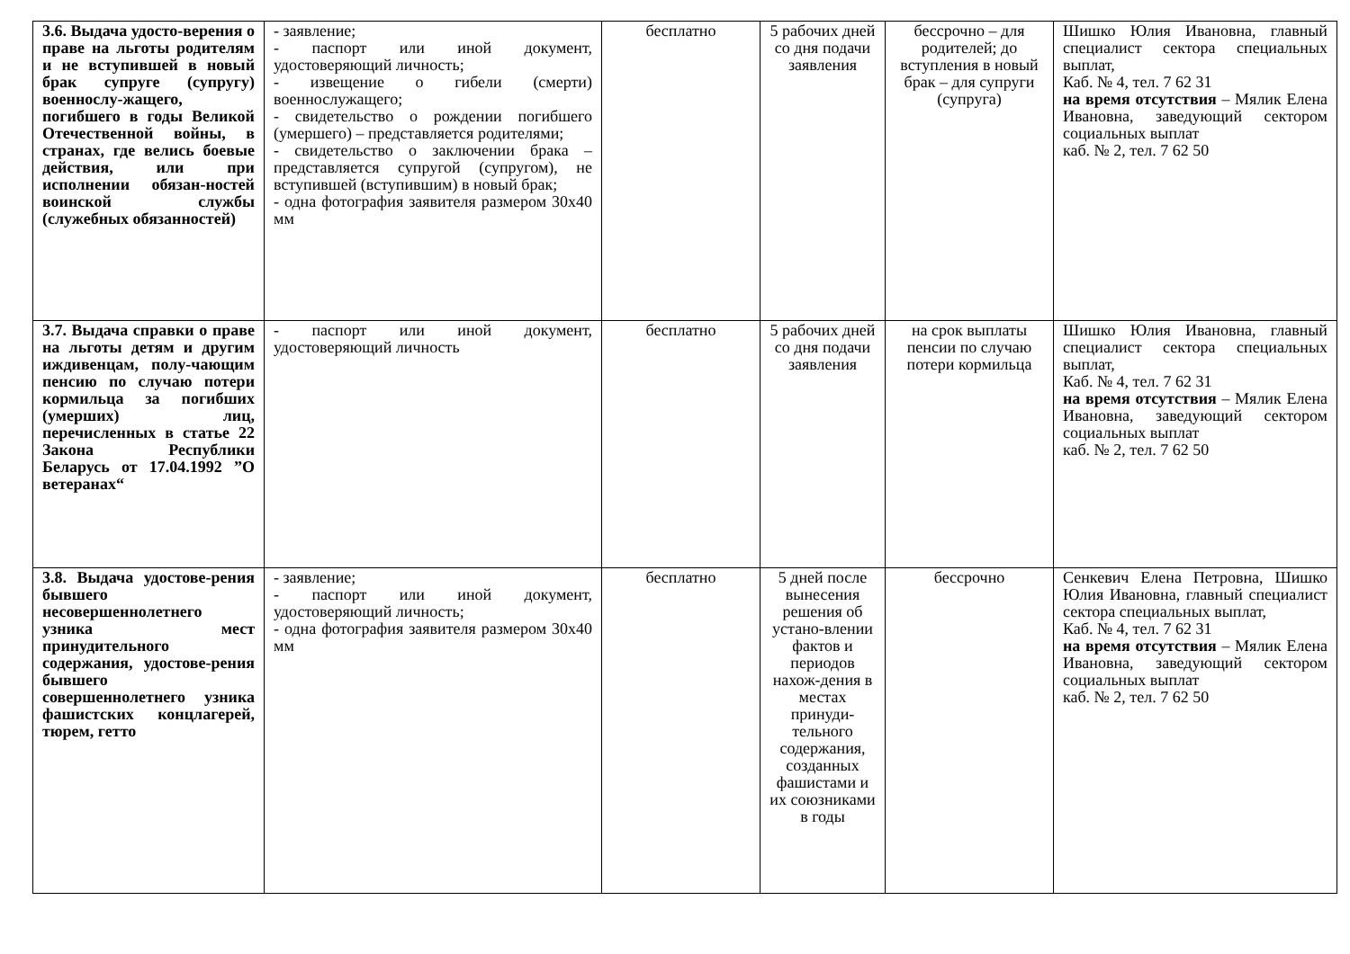| 3.6. Выдача удосто-верения о праве на льготы родителям и не вступившей в новый брак супруге (супругу) военнослу-жащего, погибшего в годы Великой Отечественной войны, в странах, где велись боевые действия, или при исполнении обязан-ностей воинской службы (служебных обязанностей) | - заявление; - паспорт или иной документ, удостоверяющий личность; - извещение о гибели (смерти) военнослужащего; - свидетельство о рождении погибшего (умершего) – представляется родителями; - свидетельство о заключении брака – представляется супругой (супругом), не вступившей (вступившим) в новый брак; - одна фотография заявителя размером 30х40 мм | бесплатно | 5 рабочих дней со дня подачи заявления | бессрочно – для родителей; до вступления в новый брак – для супруги (супруга) | Шишко Юлия Ивановна, главный специалист сектора специальных выплат, Каб. № 4, тел. 7 62 31 на время отсутствия – Мялик Елена Ивановна, заведующий сектором социальных выплат каб. № 2, тел. 7 62 50 |
| 3.7. Выдача справки о праве на льготы детям и другим иждивенцам, полу-чающим пенсию по случаю потери кормильца за погибших (умерших) лиц, перечисленных в статье 22 Закона Республики Беларусь от 17.04.1992 ”О ветеранах“ | - паспорт или иной документ, удостоверяющий личность | бесплатно | 5 рабочих дней со дня подачи заявления | на срок выплаты пенсии по случаю потери кормильца | Шишко Юлия Ивановна, главный специалист сектора специальных выплат, Каб. № 4, тел. 7 62 31 на время отсутствия – Мялик Елена Ивановна, заведующий сектором социальных выплат каб. № 2, тел. 7 62 50 |
| 3.8. Выдача удостове-рения бывшего несовершеннолетнего узника мест принудительного содержания, удостове-рения бывшего совершеннолетнего узника фашистских концлагерей, тюрем, гетто | - заявление; - паспорт или иной документ, удостоверяющий личность; - одна фотография заявителя размером 30х40 мм | бесплатно | 5 дней после вынесения решения об устано-влении фактов и периодов нахож-дения в местах принуди-тельного содержания, созданных фашистами и их союзниками в годы | бессрочно | Сенкевич Елена Петровна, Шишко Юлия Ивановна, главный специалист сектора специальных выплат, Каб. № 4, тел. 7 62 31 на время отсутствия – Мялик Елена Ивановна, заведующий сектором социальных выплат каб. № 2, тел. 7 62 50 |